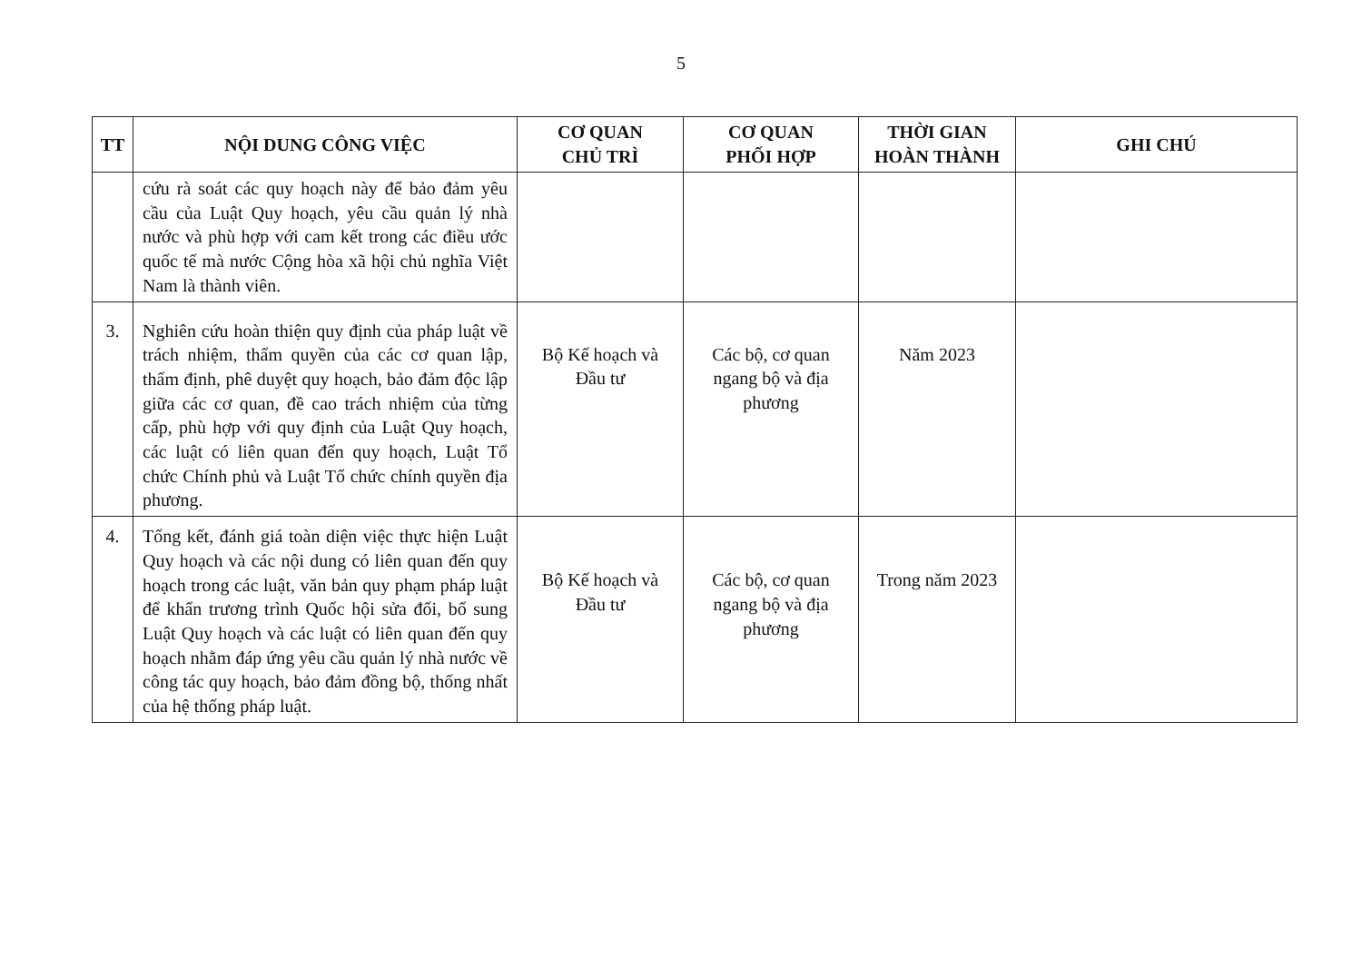5
| TT | NỘI DUNG CÔNG VIỆC | CƠ QUAN CHỦ TRÌ | CƠ QUAN PHỐI HỢP | THỜI GIAN HOÀN THÀNH | GHI CHÚ |
| --- | --- | --- | --- | --- | --- |
| | cứu rà soát các quy hoạch này để bảo đảm yêu cầu của Luật Quy hoạch, yêu cầu quản lý nhà nước và phù hợp với cam kết trong các điều ước quốc tế mà nước Cộng hòa xã hội chủ nghĩa Việt Nam là thành viên. | | | | |
| 3. | Nghiên cứu hoàn thiện quy định của pháp luật về trách nhiệm, thẩm quyền của các cơ quan lập, thẩm định, phê duyệt quy hoạch, bảo đảm độc lập giữa các cơ quan, đề cao trách nhiệm của từng cấp, phù hợp với quy định của Luật Quy hoạch, các luật có liên quan đến quy hoạch, Luật Tổ chức Chính phủ và Luật Tổ chức chính quyền địa phương. | Bộ Kế hoạch và Đầu tư | Các bộ, cơ quan ngang bộ và địa phương | Năm 2023 | |
| 4. | Tổng kết, đánh giá toàn diện việc thực hiện Luật Quy hoạch và các nội dung có liên quan đến quy hoạch trong các luật, văn bản quy phạm pháp luật để khẩn trương trình Quốc hội sửa đổi, bổ sung Luật Quy hoạch và các luật có liên quan đến quy hoạch nhằm đáp ứng yêu cầu quản lý nhà nước về công tác quy hoạch, bảo đảm đồng bộ, thống nhất của hệ thống pháp luật. | Bộ Kế hoạch và Đầu tư | Các bộ, cơ quan ngang bộ và địa phương | Trong năm 2023 | |